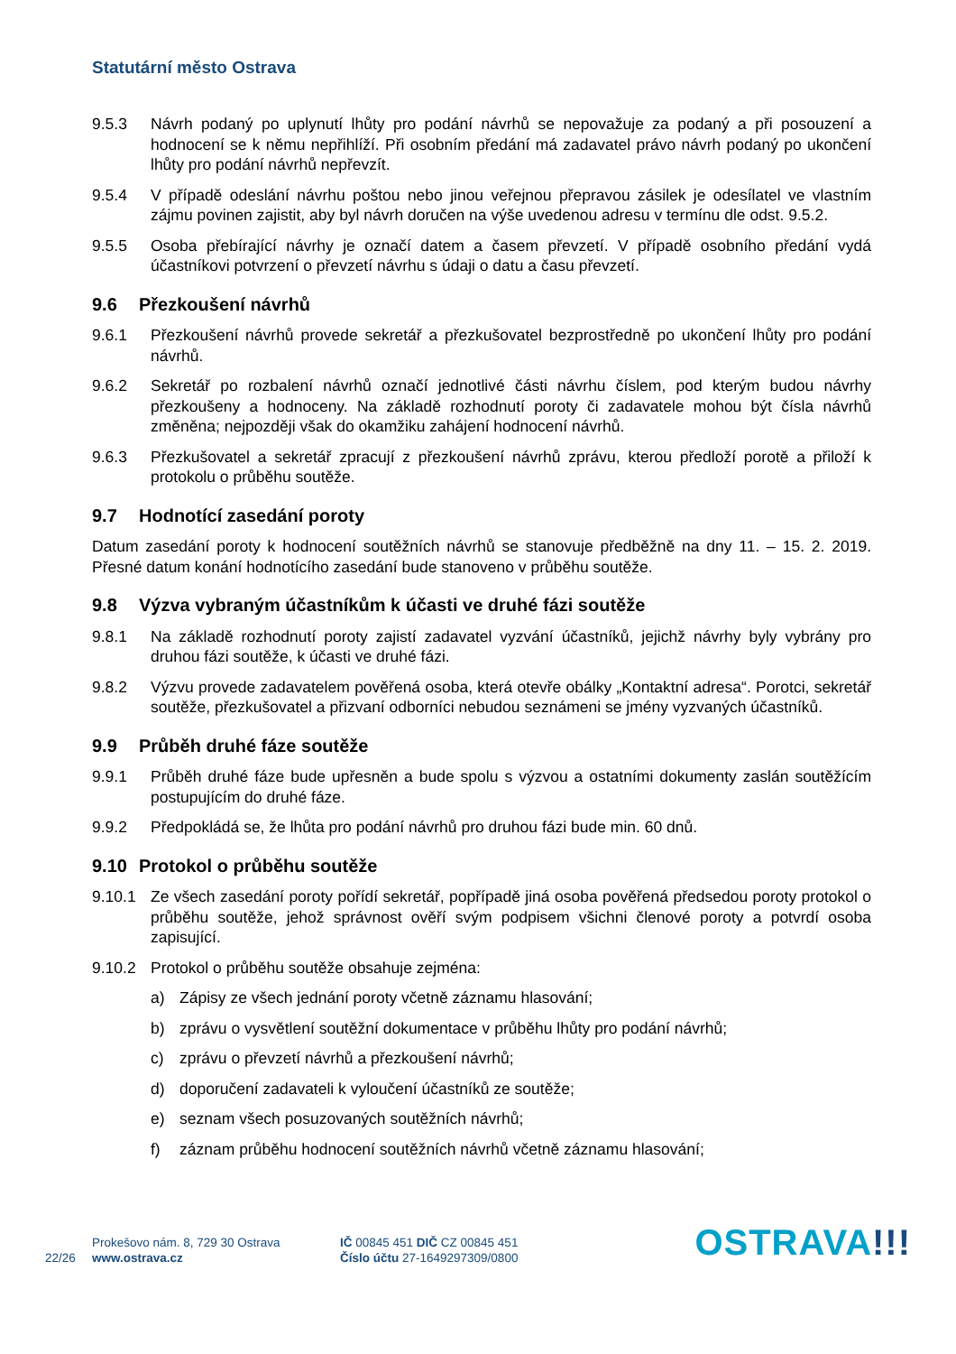Statutární město Ostrava
9.5.3 Návrh podaný po uplynutí lhůty pro podání návrhů se nepovažuje za podaný a při posouzení a hodnocení se k němu nepřihlíží. Při osobním předání má zadavatel právo návrh podaný po ukončení lhůty pro podání návrhů nepřevzít.
9.5.4 V případě odeslání návrhu poštou nebo jinou veřejnou přepravou zásilek je odesílatel ve vlastním zájmu povinen zajistit, aby byl návrh doručen na výše uvedenou adresu v termínu dle odst. 9.5.2.
9.5.5 Osoba přebírající návrhy je označí datem a časem převzetí. V případě osobního předání vydá účastníkovi potvrzení o převzetí návrhu s údaji o datu a času převzetí.
9.6 Přezkoušení návrhů
9.6.1 Přezkoušení návrhů provede sekretář a přezkušovatel bezprostředně po ukončení lhůty pro podání návrhů.
9.6.2 Sekretář po rozbalení návrhů označí jednotlivé části návrhu číslem, pod kterým budou návrhy přezkoušeny a hodnoceny. Na základě rozhodnutí poroty či zadavatele mohou být čísla návrhů změněna; nejpozději však do okamžiku zahájení hodnocení návrhů.
9.6.3 Přezkušovatel a sekretář zpracují z přezkoušení návrhů zprávu, kterou předloží porotě a přiloží k protokolu o průběhu soutěže.
9.7 Hodnotící zasedání poroty
Datum zasedání poroty k hodnocení soutěžních návrhů se stanovuje předběžně na dny 11. – 15. 2. 2019. Přesné datum konání hodnotícího zasedání bude stanoveno v průběhu soutěže.
9.8 Výzva vybraným účastníkům k účasti ve druhé fázi soutěže
9.8.1 Na základě rozhodnutí poroty zajistí zadavatel vyzvání účastníků, jejichž návrhy byly vybrány pro druhou fázi soutěže, k účasti ve druhé fázi.
9.8.2 Výzvu provede zadavatelem pověřená osoba, která otevře obálky „Kontaktní adresa“. Porotci, sekretář soutěže, přezkušovatel a přizvaní odborníci nebudou seznámeni se jmény vyzvaných účastníků.
9.9 Průběh druhé fáze soutěže
9.9.1 Průběh druhé fáze bude upřesněn a bude spolu s výzvou a ostatními dokumenty zaslán soutěžícím postupujícím do druhé fáze.
9.9.2 Předpokládá se, že lhůta pro podání návrhů pro druhou fázi bude min. 60 dnů.
9.10 Protokol o průběhu soutěže
9.10.1 Ze všech zasedání poroty pořídí sekretář, popřípadě jiná osoba pověřená předsedou poroty protokol o průběhu soutěže, jehož správnost ověří svým podpisem všichni členové poroty a potvrdí osoba zapisující.
9.10.2 Protokol o průběhu soutěže obsahuje zejména:
a) Zápisy ze všech jednání poroty včetně záznamu hlasování;
b) zprávu o vysvětlení soutěžní dokumentace v průběhu lhůty pro podání návrhů;
c) zprávu o převzetí návrhů a přezkoušení návrhů;
d) doporučení zadavateli k vyloučení účastníků ze soutěže;
e) seznam všech posuzovaných soutěžních návrhů;
f) záznam průběhu hodnocení soutěžních návrhů včetně záznamu hlasování;
22/26
Prokešovo nám. 8, 729 30 Ostrava
www.ostrava.cz
IČ 00845 451 DIČ CZ 00845 451
Číslo účtu 27-1649297309/0800
OSTRAVA!!!